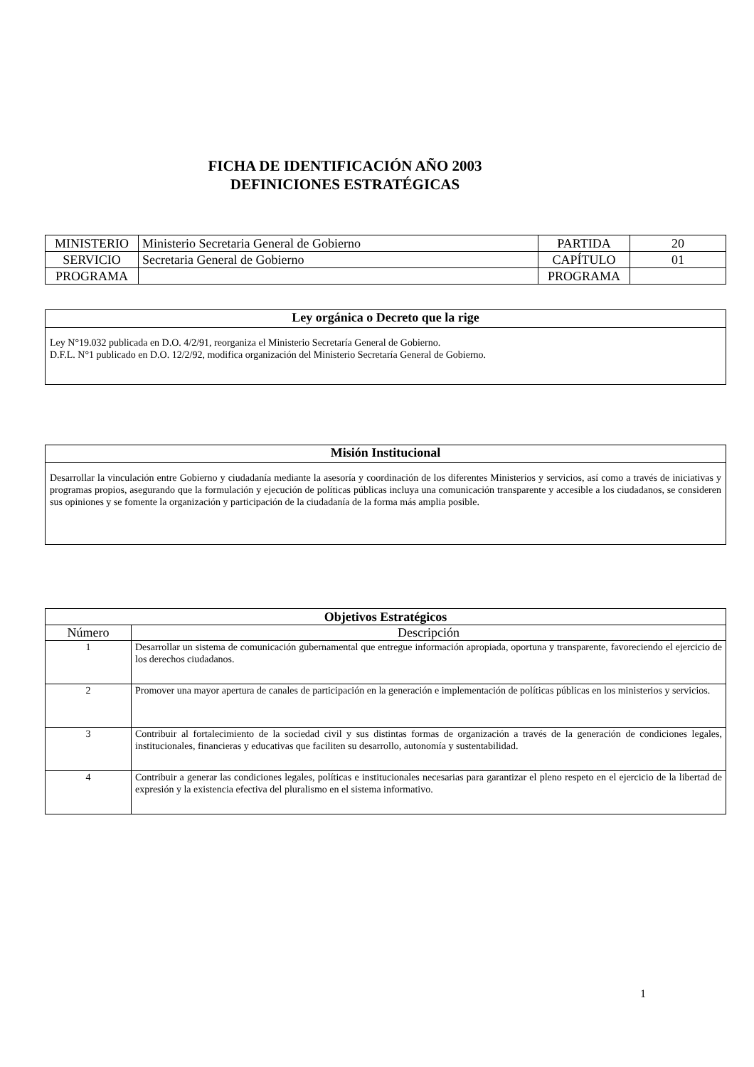FICHA DE IDENTIFICACIÓN AÑO 2003
DEFINICIONES ESTRATÉGICAS
| MINISTERIO | Ministerio Secretaria General de Gobierno | PARTIDA | 20 |
| SERVICIO | Secretaria General de Gobierno | CAPÍTULO | 01 |
| PROGRAMA | | PROGRAMA | |
Ley orgánica o Decreto que la rige
Ley N°19.032 publicada en D.O. 4/2/91, reorganiza el Ministerio Secretaría General de Gobierno.
D.F.L. N°1 publicado en D.O. 12/2/92, modifica organización del Ministerio Secretaría General de Gobierno.
Misión Institucional
Desarrollar la vinculación entre Gobierno y ciudadanía mediante la asesoría y coordinación de los diferentes Ministerios y servicios, así como a través de iniciativas y programas propios, asegurando que la formulación y ejecución de políticas públicas incluya una comunicación transparente y accesible a los ciudadanos, se consideren sus opiniones y se fomente la organización y participación de la ciudadanía de la forma más amplia posible.
| Objetivos Estratégicos | |
| --- | --- |
| Número | Descripción |
| 1 | Desarrollar un sistema de comunicación gubernamental que entregue información apropiada, oportuna y transparente, favoreciendo el ejercicio de los derechos ciudadanos. |
| 2 | Promover una mayor apertura de canales de participación en la generación e implementación de políticas públicas en los ministerios y servicios. |
| 3 | Contribuir al fortalecimiento de la sociedad civil y sus distintas formas de organización a través de la generación de condiciones legales, institucionales, financieras y educativas que faciliten su desarrollo, autonomía y sustentabilidad. |
| 4 | Contribuir a generar las condiciones legales, políticas e institucionales necesarias para garantizar el pleno respeto en el ejercicio de la libertad de expresión y la existencia efectiva del pluralismo en el sistema informativo. |
1